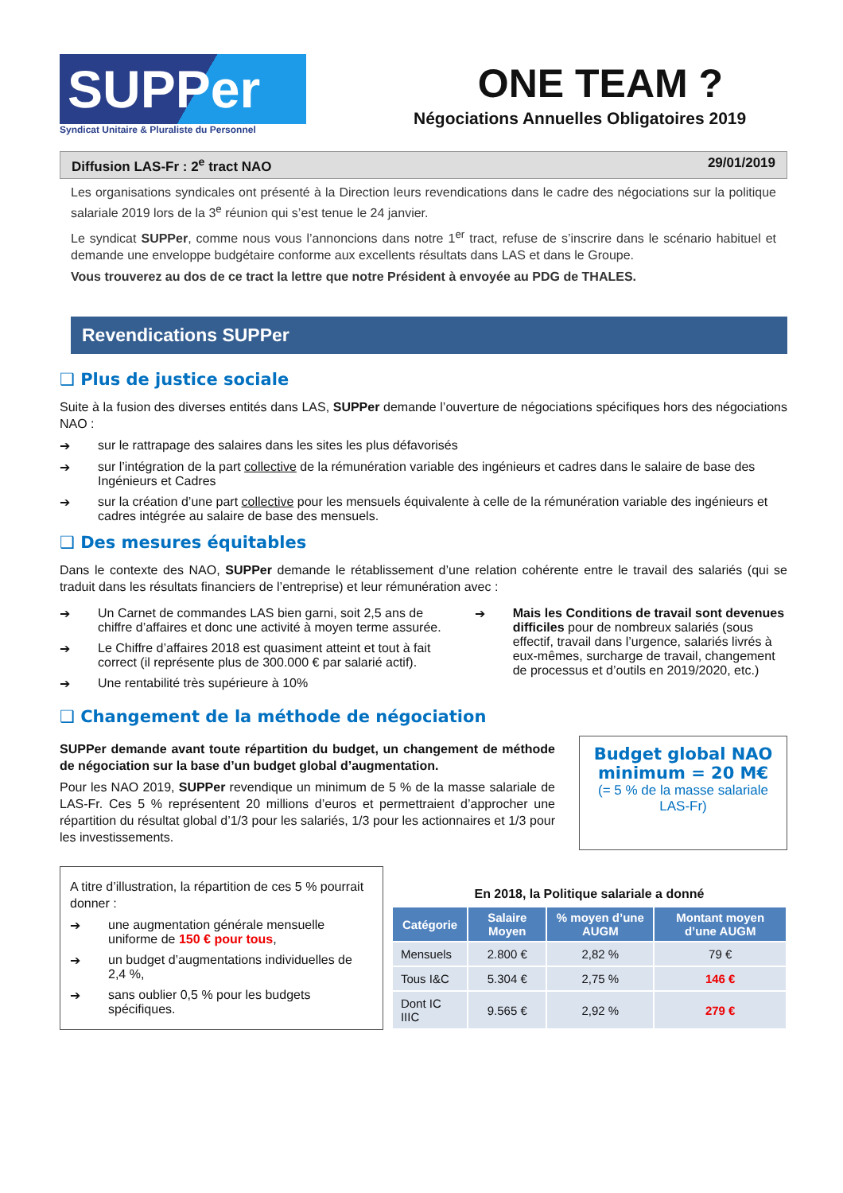SUPPer
Syndicat Unitaire & Pluraliste du Personnel
ONE TEAM ?
Négociations Annuelles Obligatoires 2019
Diffusion LAS-Fr : 2<sup>e</sup> tract NAO 29/01/2019
Les organisations syndicales ont présenté à la Direction leurs revendications dans le cadre des négociations sur la politique salariale 2019 lors de la 3<sup>e</sup> réunion qui s’est tenue le 24 janvier.
Le syndicat SUPPer, comme nous vous l’annoncions dans notre 1<sup>er</sup> tract, refuse de s’inscrire dans le scénario habituel et demande une enveloppe budgétaire conforme aux excellents résultats dans LAS et dans le Groupe.
Vous trouverez au dos de ce tract la lettre que notre Président à envoyée au PDG de THALES.
Revendications SUPPer
❑ Plus de justice sociale
Suite à la fusion des diverses entités dans LAS, SUPPer demande l’ouverture de négociations spécifiques hors des négociations NAO :
➔ sur le rattrapage des salaires dans les sites les plus défavorisés
➔ sur l’intégration de la part collective de la rémunération variable des ingénieurs et cadres dans le salaire de base des Ingénieurs et Cadres
➔ sur la création d’une part collective pour les mensuels équivalente à celle de la rémunération variable des ingénieurs et cadres intégrée au salaire de base des mensuels.
❑ Des mesures équitables
Dans le contexte des NAO, SUPPer demande le rétablissement d’une relation cohérente entre le travail des salariés (qui se traduit dans les résultats financiers de l’entreprise) et leur rémunération avec :
➔ Un Carnet de commandes LAS bien garni, soit 2,5 ans de chiffre d’affaires et donc une activité à moyen terme assurée.
➔ Le Chiffre d’affaires 2018 est quasiment atteint et tout à fait correct (il représente plus de 300.000 € par salarié actif).
➔ Une rentabilité très supérieure à 10%
➔ Mais les Conditions de travail sont devenues difficiles pour de nombreux salariés (sous effectif, travail dans l’urgence, salariés livrés à eux-mêmes, surcharge de travail, changement de processus et d’outils en 2019/2020, etc.)
❑ Changement de la méthode de négociation
SUPPer demande avant toute répartition du budget, un changement de méthode de négociation sur la base d’un budget global d’augmentation.
Pour les NAO 2019, SUPPer revendique un minimum de 5 % de la masse salariale de LAS-Fr. Ces 5 % représentent 20 millions d’euros et permettraient d’approcher une répartition du résultat global d’1/3 pour les salariés, 1/3 pour les actionnaires et 1/3 pour les investissements.
Budget global NAO minimum = 20 M€
(= 5 % de la masse salariale LAS-Fr)
A titre d’illustration, la répartition de ces 5 % pourrait donner :
➔ une augmentation générale mensuelle uniforme de 150 € pour tous,
➔ un budget d’augmentations individuelles de 2,4 %,
➔ sans oublier 0,5 % pour les budgets spécifiques.
En 2018, la Politique salariale a donné
| Catégorie | Salaire Moyen | % moyen d’une AUGM | Montant moyen d’une AUGM |
| --- | --- | --- | --- |
| Mensuels | 2.800 € | 2,82 % | 79 € |
| Tous I&C | 5.304 € | 2,75 % | 146 € |
| Dont IC IIIC | 9.565 € | 2,92 % | 279 € |